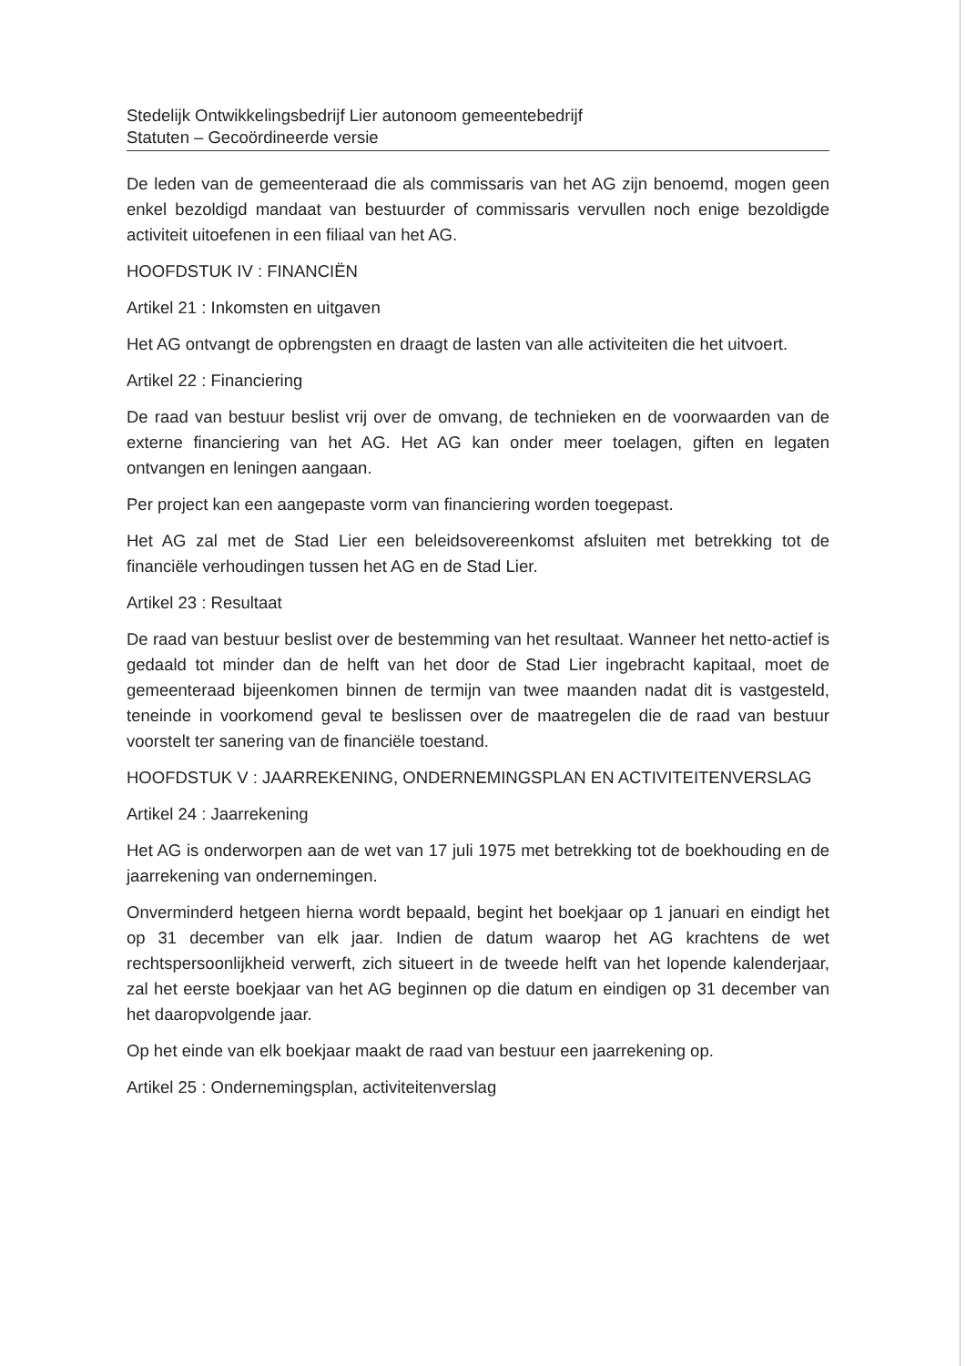Stedelijk Ontwikkelingsbedrijf Lier autonoom gemeentebedrijf
Statuten – Gecoördineerde versie
De leden van de gemeenteraad die als commissaris van het AG zijn benoemd, mogen geen enkel bezoldigd mandaat van bestuurder of commissaris vervullen noch enige bezoldigde activiteit uitoefenen in een filiaal van het AG.
HOOFDSTUK IV : FINANCIËN
Artikel 21 : Inkomsten en uitgaven
Het AG ontvangt de opbrengsten en draagt de lasten van alle activiteiten die het uitvoert.
Artikel 22 : Financiering
De raad van bestuur beslist vrij over de omvang, de technieken en de voorwaarden van de externe financiering van het AG. Het AG kan onder meer toelagen, giften en legaten ontvangen en leningen aangaan.
Per project kan een aangepaste vorm van financiering worden toegepast.
Het AG zal met de Stad Lier een beleidsovereenkomst afsluiten met betrekking tot de financiële verhoudingen tussen het AG en de Stad Lier.
Artikel 23 : Resultaat
De raad van bestuur beslist over de bestemming van het resultaat. Wanneer het netto-actief is gedaald tot minder dan de helft van het door de Stad Lier ingebracht kapitaal, moet de gemeenteraad bijeenkomen binnen de termijn van twee maanden nadat dit is vastgesteld, teneinde in voorkomend geval te beslissen over de maatregelen die de raad van bestuur voorstelt ter sanering van de financiële toestand.
HOOFDSTUK V : JAARREKENING, ONDERNEMINGSPLAN EN ACTIVITEITENVERSLAG
Artikel 24 : Jaarrekening
Het AG is onderworpen aan de wet van 17 juli 1975 met betrekking tot de boekhouding en de jaarrekening van ondernemingen.
Onverminderd hetgeen hierna wordt bepaald, begint het boekjaar op 1 januari en eindigt het op 31 december van elk jaar. Indien de datum waarop het AG krachtens de wet rechtspersoonlijkheid verwerft, zich situeert in de tweede helft van het lopende kalenderjaar, zal het eerste boekjaar van het AG beginnen op die datum en eindigen op 31 december van het daaropvolgende jaar.
Op het einde van elk boekjaar maakt de raad van bestuur een jaarrekening op.
Artikel 25 : Ondernemingsplan, activiteitenverslag